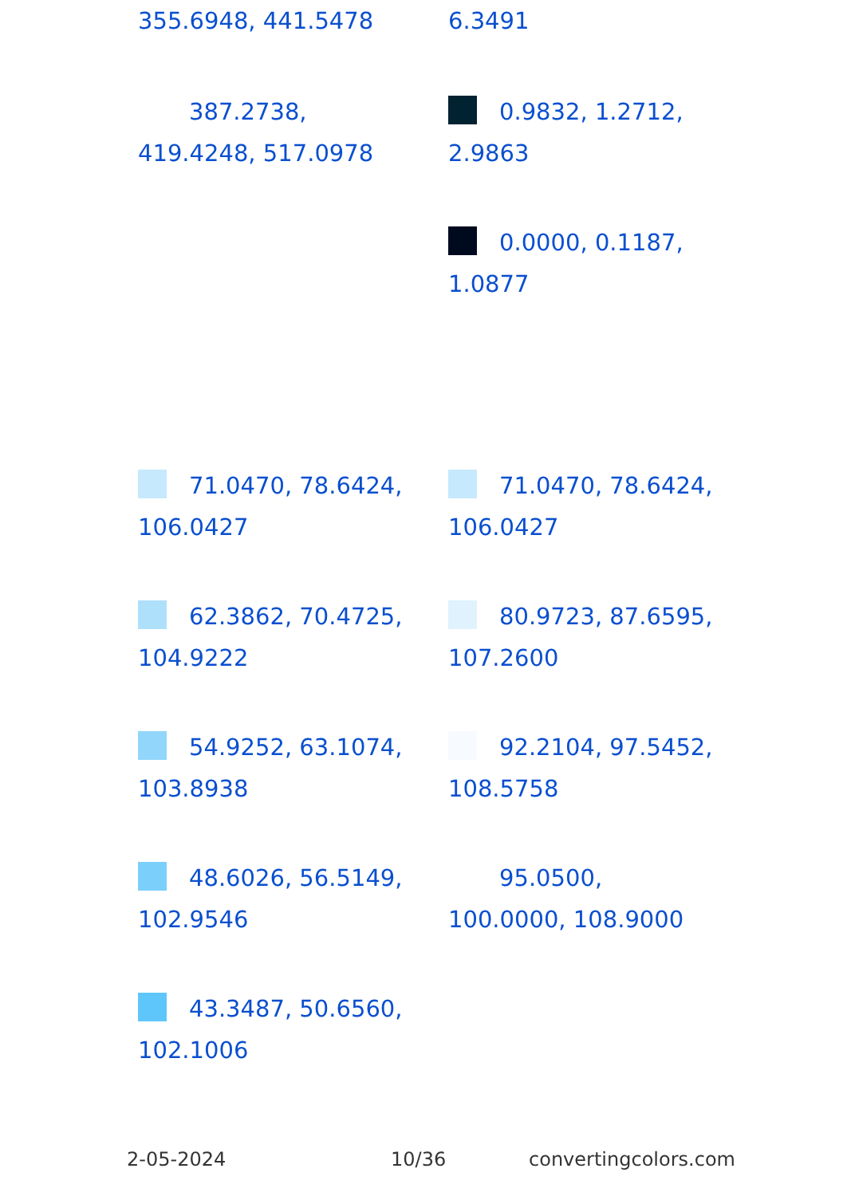355.6948, 441.5478 6.3491
387.2738, 419.4248, 517.0978
0.9832, 1.2712, 2.9863
0.0000, 0.1187, 1.0877
71.0470, 78.6424, 106.0427
71.0470, 78.6424, 106.0427
62.3862, 70.4725, 104.9222
80.9723, 87.6595, 107.2600
54.9252, 63.1074, 103.8938
92.2104, 97.5452, 108.5758
48.6026, 56.5149, 102.9546
95.0500, 100.0000, 108.9000
43.3487, 50.6560, 102.1006
2-05-2024 10/36 convertingcolors.com